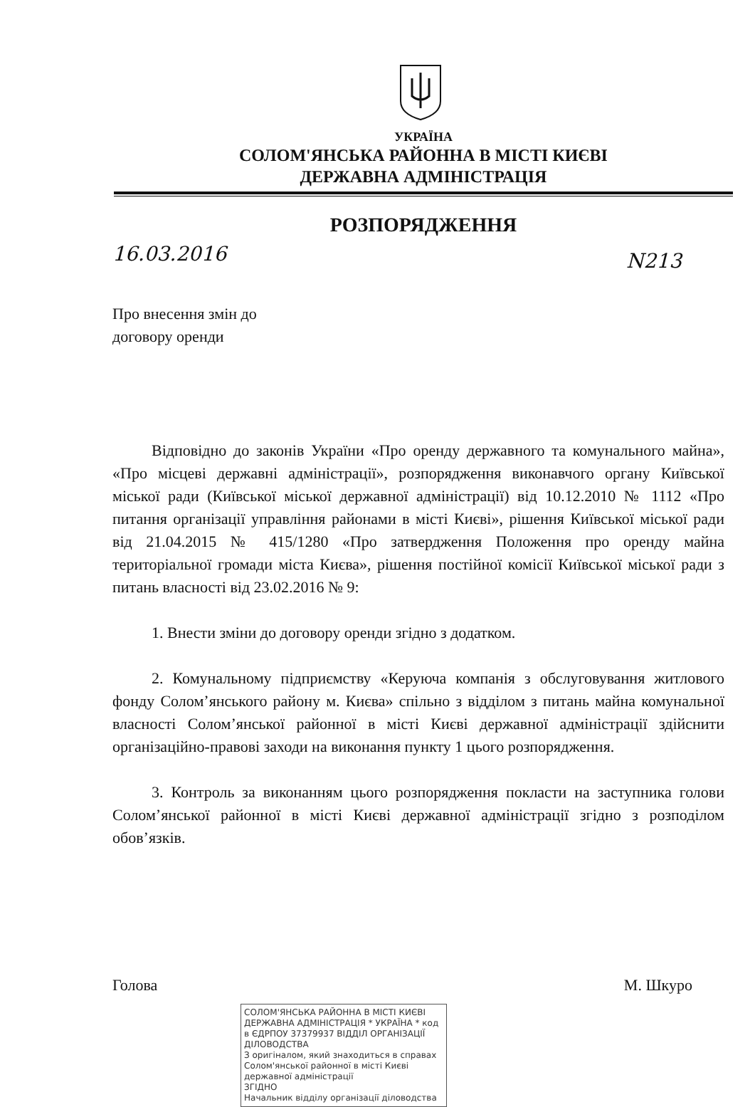УКРАЇНА
СОЛОМ'ЯНСЬКА РАЙОННА В МІСТІ КИЄВІ
ДЕРЖАВНА АДМІНІСТРАЦІЯ
РОЗПОРЯДЖЕННЯ
16.03.2016 N213
Про внесення змін до
договору оренди
Відповідно до законів України «Про оренду державного та комунального майна», «Про місцеві державні адміністрації», розпорядження виконавчого органу Київської міської ради (Київської міської державної адміністрації) від 10.12.2010 № 1112 «Про питання організації управління районами в місті Києві», рішення Київської міської ради від 21.04.2015 № 415/1280 «Про затвердження Положення про оренду майна територіальної громади міста Києва», рішення постійної комісії Київської міської ради з питань власності від 23.02.2016 № 9:
1. Внести зміни до договору оренди згідно з додатком.
2. Комунальному підприємству «Керуюча компанія з обслуговування житлового фонду Солом’янського району м. Києва» спільно з відділом з питань майна комунальної власності Солом’янської районної в місті Києві державної адміністрації здійснити організаційно-правові заходи на виконання пункту 1 цього розпорядження.
3. Контроль за виконанням цього розпорядження покласти на заступника голови Солом’янської районної в місті Києві державної адміністрації згідно з розподілом обов’язків.
Голова М. Шкуро
СОЛОМ'ЯНСЬКА РАЙОННА В МІСТІ КИЄВІ ДЕРЖАВНА АДМІНІСТРАЦІЯ * УКРАЇНА * код в ЄДРПОУ 37379937 ВІДДІЛ ОРГАНІЗАЦІЇ ДІЛОВОДСТВА
З оригіналом, який знаходиться в справах Солом'янської районної в місті Києві державної адміністрації
ЗГІДНО
Начальник відділу організації діловодства